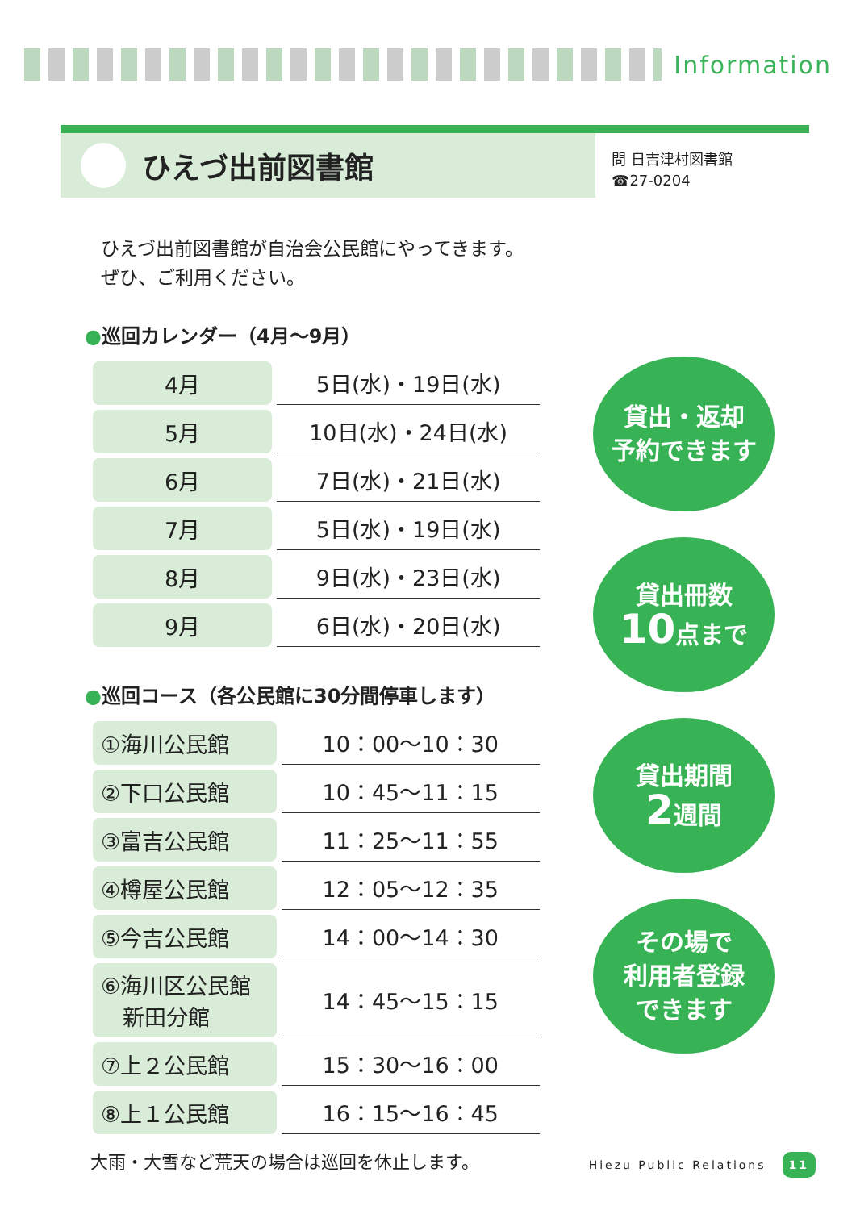Information
ひえづ出前図書館
問 日吉津村図書館
☎27-0204
ひえづ出前図書館が自治会公民館にやってきます。
ぜひ、ご利用ください。
●巡回カレンダー（4月～9月）
| 4月 | 5日(水)・19日(水) |
| 5月 | 10日(水)・24日(水) |
| 6月 | 7日(水)・21日(水) |
| 7月 | 5日(水)・19日(水) |
| 8月 | 9日(水)・23日(水) |
| 9月 | 6日(水)・20日(水) |
●巡回コース（各公民館に30分間停車します）
| ①海川公民館 | 10：00～10：30 |
| ②下口公民館 | 10：45～11：15 |
| ③富吉公民館 | 11：25～11：55 |
| ④樽屋公民館 | 12：05～12：35 |
| ⑤今吉公民館 | 14：00～14：30 |
| ⑥海川区公民館 新田分館 | 14：45～15：15 |
| ⑦上２公民館 | 15：30～16：00 |
| ⑧上１公民館 | 16：15～16：45 |
貸出・返却
予約できます
貸出冊数
10点まで
貸出期間
2週間
その場で
利用者登録
できます
大雨・大雪など荒天の場合は巡回を休止します。
Hiezu Public Relations 11